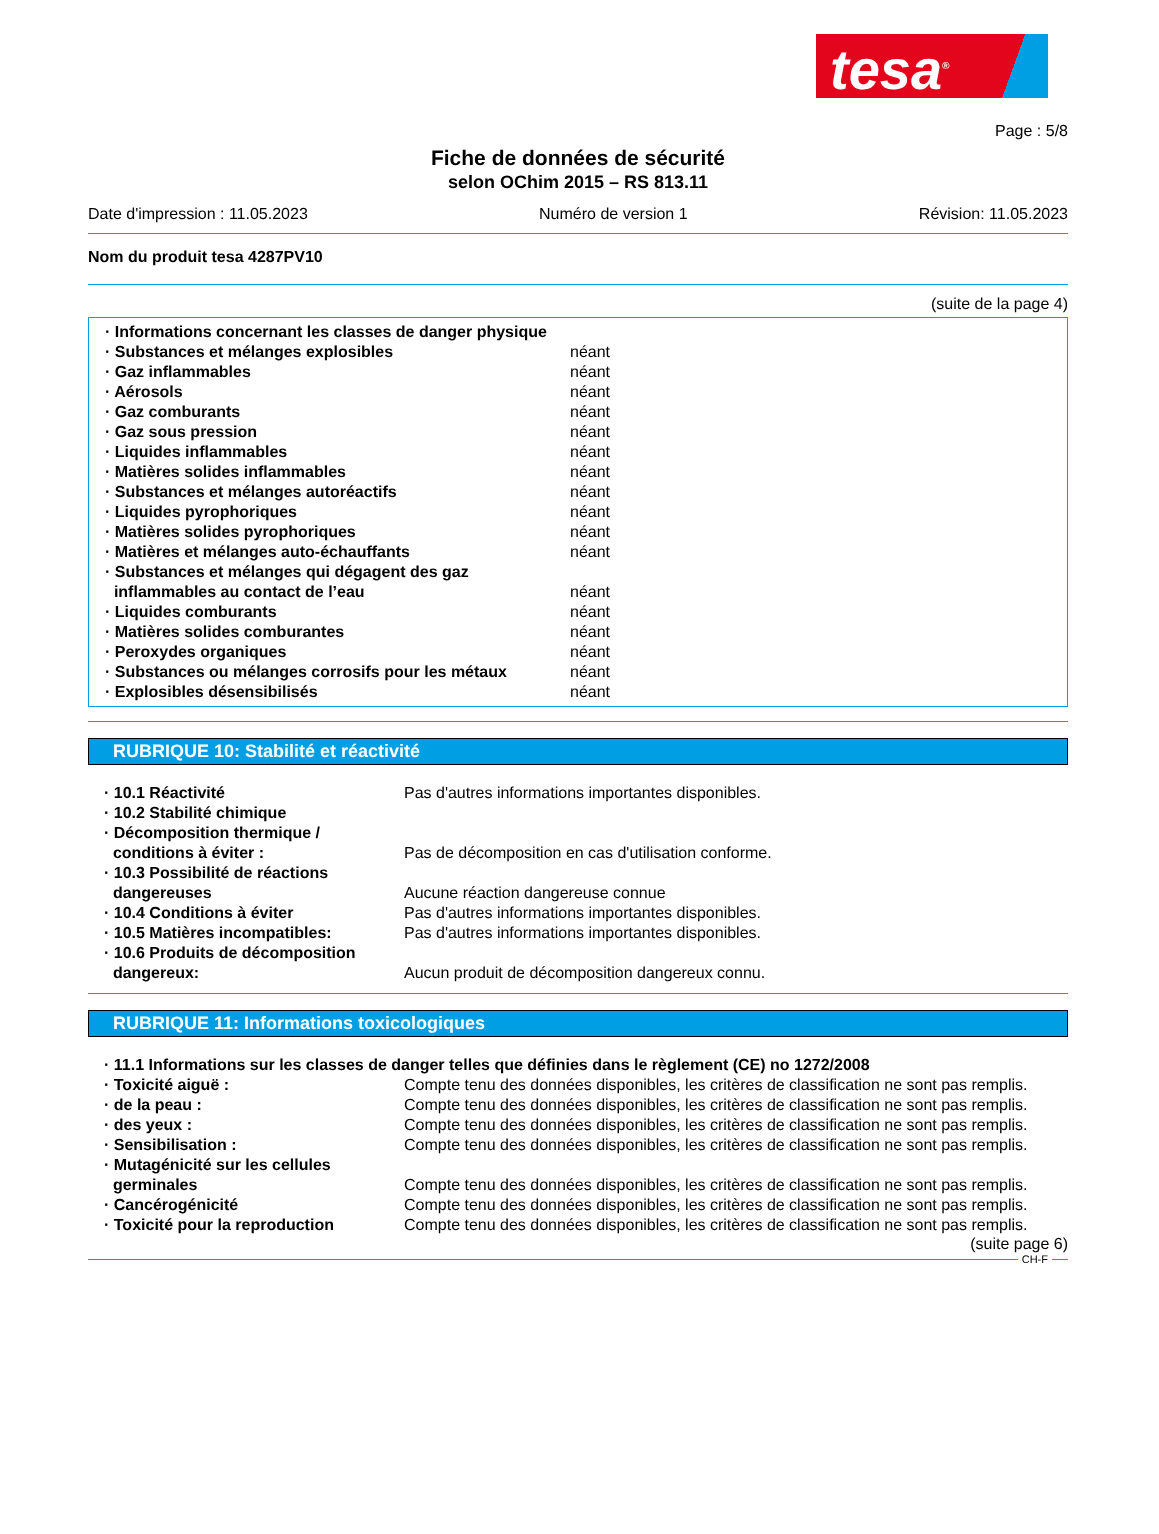tesa<sup>®</sup>
Page : 5/8
Fiche de données de sécurité
selon OChim 2015 – RS 813.11
Date d'impression : 11.05.2023 Numéro de version 1 Révision: 11.05.2023
Nom du produit tesa 4287PV10
(suite de la page 4)
| · Informations concernant les classes de danger physique | |
| · Substances et mélanges explosibles | néant |
| · Gaz inflammables | néant |
| · Aérosols | néant |
| · Gaz comburants | néant |
| · Gaz sous pression | néant |
| · Liquides inflammables | néant |
| · Matières solides inflammables | néant |
| · Substances et mélanges autoréactifs | néant |
| · Liquides pyrophoriques | néant |
| · Matières solides pyrophoriques | néant |
| · Matières et mélanges auto-échauffants | néant |
| · Substances et mélanges qui dégagent des gaz inflammables au contact de l’eau | néant |
| · Liquides comburants | néant |
| · Matières solides comburantes | néant |
| · Peroxydes organiques | néant |
| · Substances ou mélanges corrosifs pour les métaux | néant |
| · Explosibles désensibilisés | néant |
RUBRIQUE 10: Stabilité et réactivité
| · 10.1 Réactivité | Pas d'autres informations importantes disponibles. |
| · 10.2 Stabilité chimique | |
| · Décomposition thermique / conditions à éviter : | Pas de décomposition en cas d'utilisation conforme. |
| · 10.3 Possibilité de réactions dangereuses | Aucune réaction dangereuse connue |
| · 10.4 Conditions à éviter | Pas d'autres informations importantes disponibles. |
| · 10.5 Matières incompatibles: | Pas d'autres informations importantes disponibles. |
| · 10.6 Produits de décomposition dangereux: | Aucun produit de décomposition dangereux connu. |
RUBRIQUE 11: Informations toxicologiques
| · 11.1 Informations sur les classes de danger telles que définies dans le règlement (CE) no 1272/2008 | |
| · Toxicité aiguë : | Compte tenu des données disponibles, les critères de classification ne sont pas remplis. |
| · de la peau : | Compte tenu des données disponibles, les critères de classification ne sont pas remplis. |
| · des yeux : | Compte tenu des données disponibles, les critères de classification ne sont pas remplis. |
| · Sensibilisation : | Compte tenu des données disponibles, les critères de classification ne sont pas remplis. |
| · Mutagénicité sur les cellules germinales | Compte tenu des données disponibles, les critères de classification ne sont pas remplis. |
| · Cancérogénicité | Compte tenu des données disponibles, les critères de classification ne sont pas remplis. |
| · Toxicité pour la reproduction | Compte tenu des données disponibles, les critères de classification ne sont pas remplis. |
(suite page 6)
CH-F